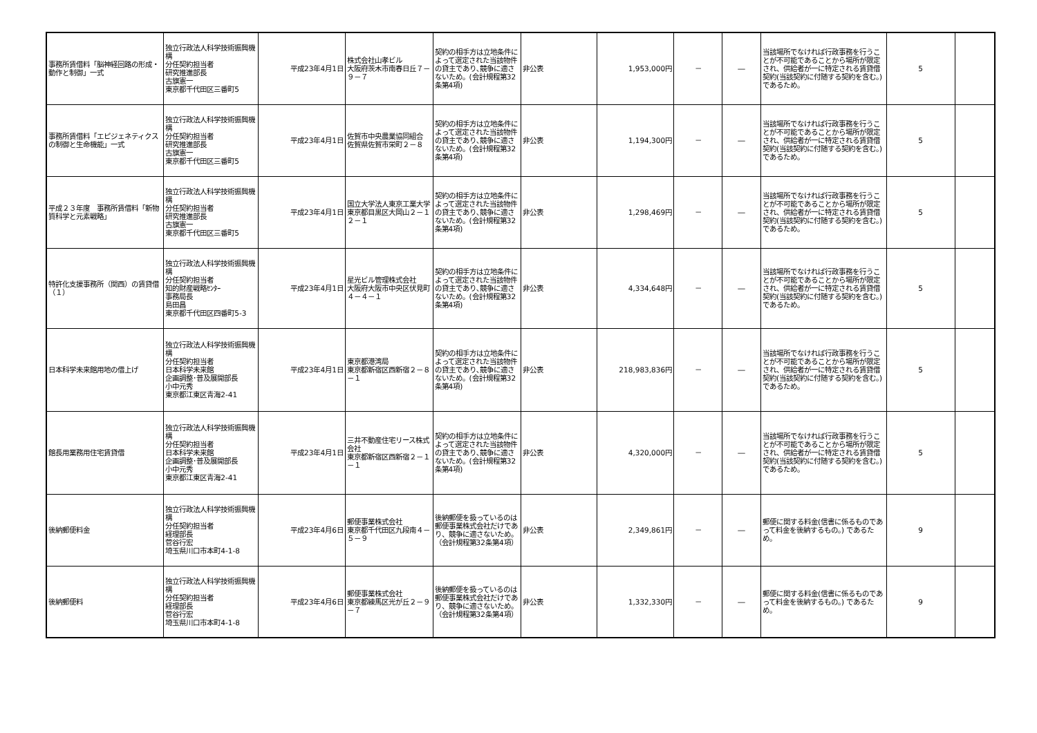| 事務所賃借料「脳神経回路の形成・動作と制御」一式 | 独立行政法人科学技術振興機構 分任契約担当者 研究推進部長 古旗憲一 東京都千代田区三番町5 | 平成23年4月1日 | 株式会社山孝ビル 大阪府茨木市南春日丘７－９－７ | 契約の相手方は立地条件によって選定された当該物件の貸主であり､競争に適さないため。(会計規程第32条第4項) | 非公表 | 1,953,000円 | － | ― | 当該場所でなければ行政事務を行うことが不可能であることから場所が限定され、供給者が一に特定される賃貸借契約(当該契約に付随する契約を含む。)であるため。 | 5 | |
| 事務所賃借料「エピジェネティクスの制御と生命機能」一式 | 独立行政法人科学技術振興機構 分任契約担当者 研究推進部長 古旗憲一 東京都千代田区三番町5 | 平成23年4月1日 | 佐賀市中央農業協同組合 佐賀県佐賀市栄町２－８ | 契約の相手方は立地条件によって選定された当該物件の貸主であり､競争に適さないため。(会計規程第32条第4項) | 非公表 | 1,194,300円 | － | ― | 当該場所でなければ行政事務を行うことが不可能であることから場所が限定され、供給者が一に特定される賃貸借契約(当該契約に付随する契約を含む。)であるため。 | 5 | |
| 平成２３年度 事務所賃借料「新物質科学と元素戦略」 | 独立行政法人科学技術振興機構 分任契約担当者 研究推進部長 古旗憲一 東京都千代田区三番町5 | 平成23年4月1日 | 国立大学法人東京工業大学 東京都目黒区大岡山２－１２－１ | 契約の相手方は立地条件によって選定された当該物件の貸主であり､競争に適さないため。(会計規程第32条第4項) | 非公表 | 1,298,469円 | － | ― | 当該場所でなければ行政事務を行うことが不可能であることから場所が限定され、供給者が一に特定される賃貸借契約(当該契約に付随する契約を含む。)であるため。 | 5 | |
| 特許化支援事務所（関西）の賃貸借（１） | 独立行政法人科学技術振興機構 分任契約担当者 知的財産戦略ｾﾝﾀｰ 事務局長 島田昌 東京都千代田区四番町5-3 | 平成23年4月1日 | 星光ビル管理株式会社 大阪府大阪市中央区伏見町４－４－１ | 契約の相手方は立地条件によって選定された当該物件の貸主であり､競争に適さないため。(会計規程第32条第4項) | 非公表 | 4,334,648円 | － | ― | 当該場所でなければ行政事務を行うことが不可能であることから場所が限定され、供給者が一に特定される賃貸借契約(当該契約に付随する契約を含む。)であるため。 | 5 | |
| 日本科学未来館用地の借上げ | 独立行政法人科学技術振興機構 分任契約担当者 日本科学未来館 企画調整･普及展開部長 小中元秀 東京都江東区青海2-41 | 平成23年4月1日 | 東京都港湾局 東京都新宿区西新宿２－８－１ | 契約の相手方は立地条件によって選定された当該物件の貸主であり､競争に適さないため。(会計規程第32条第4項) | 非公表 | 218,983,836円 | － | ― | 当該場所でなければ行政事務を行うことが不可能であることから場所が限定され、供給者が一に特定される賃貸借契約(当該契約に付随する契約を含む。)であるため。 | 5 | |
| 館長用業務用住宅賃貸借 | 独立行政法人科学技術振興機構 分任契約担当者 日本科学未来館 企画調整･普及展開部長 小中元秀 東京都江東区青海2-41 | 平成23年4月1日 | 三井不動産住宅リース株式会社 東京都新宿区西新宿２－１－１ | 契約の相手方は立地条件によって選定された当該物件の貸主であり､競争に適さないため。(会計規程第32条第4項) | 非公表 | 4,320,000円 | － | ― | 当該場所でなければ行政事務を行うことが不可能であることから場所が限定され、供給者が一に特定される賃貸借契約(当該契約に付随する契約を含む。)であるため。 | 5 | |
| 後納郵便料金 | 独立行政法人科学技術振興機構 分任契約担当者 経理部長 菅谷行宏 埼玉県川口市本町4-1-8 | 平成23年4月6日 | 郵便事業株式会社 東京都千代田区九段南４－５－９ | 後納郵便を扱っているのは郵便事業株式会社だけであり、競争に適さないため。（会計規程第32条第4項） | 非公表 | 2,349,861円 | － | ― | 郵便に関する料金(信書に係るものであって料金を後納するもの。) であるため。 | 9 | |
| 後納郵便料 | 独立行政法人科学技術振興機構 分任契約担当者 経理部長 菅谷行宏 埼玉県川口市本町4-1-8 | 平成23年4月6日 | 郵便事業株式会社 東京都練馬区光が丘２－９－７ | 後納郵便を扱っているのは郵便事業株式会社だけであり、競争に適さないため。（会計規程第32条第4項） | 非公表 | 1,332,330円 | － | ― | 郵便に関する料金(信書に係るものであって料金を後納するもの。) であるため。 | 9 | |